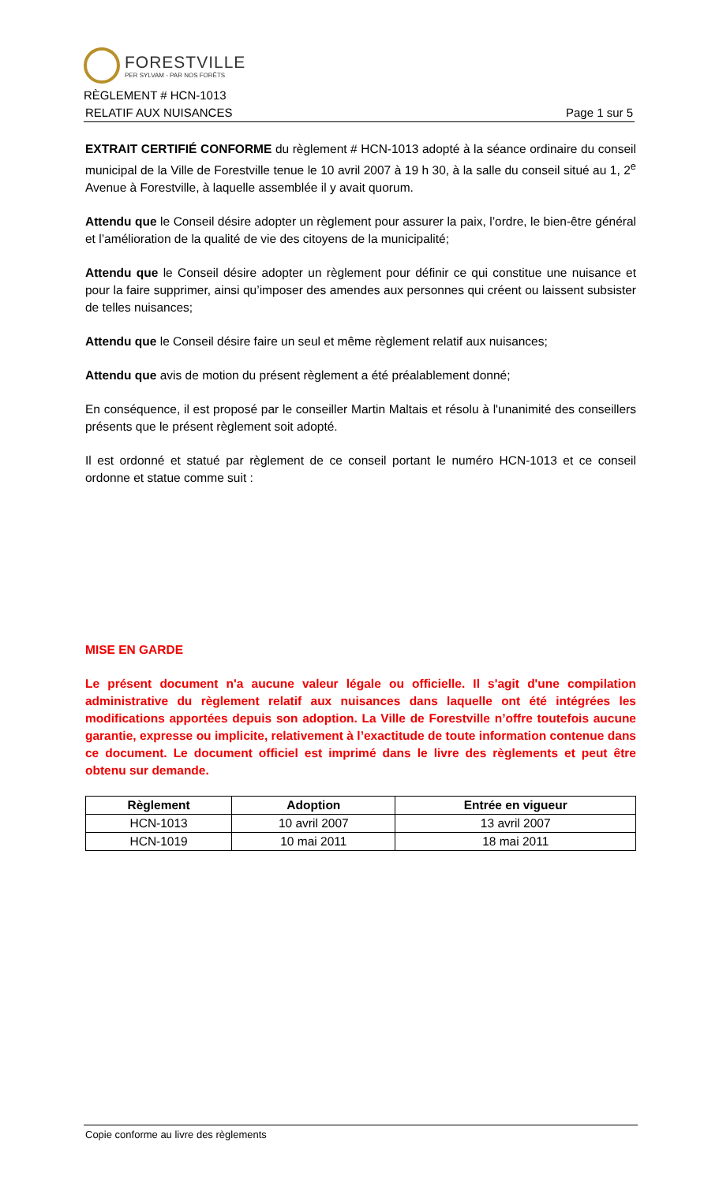FORESTVILLE
PER SYLVAM - PAR NOS FORÊTS
RÈGLEMENT # HCN-1013
RELATIF AUX NUISANCES Page 1 sur 5
EXTRAIT CERTIFIÉ CONFORME du règlement # HCN-1013 adopté à la séance ordinaire du conseil municipal de la Ville de Forestville tenue le 10 avril 2007 à 19 h 30, à la salle du conseil situé au 1, 2<sup>e</sup> Avenue à Forestville, à laquelle assemblée il y avait quorum.
Attendu que le Conseil désire adopter un règlement pour assurer la paix, l’ordre, le bien-être général et l’amélioration de la qualité de vie des citoyens de la municipalité;
Attendu que le Conseil désire adopter un règlement pour définir ce qui constitue une nuisance et pour la faire supprimer, ainsi qu’imposer des amendes aux personnes qui créent ou laissent subsister de telles nuisances;
Attendu que le Conseil désire faire un seul et même règlement relatif aux nuisances;
Attendu que avis de motion du présent règlement a été préalablement donné;
En conséquence, il est proposé par le conseiller Martin Maltais et résolu à l'unanimité des conseillers présents que le présent règlement soit adopté.
Il est ordonné et statué par règlement de ce conseil portant le numéro HCN-1013 et ce conseil ordonne et statue comme suit :
MISE EN GARDE
Le présent document n'a aucune valeur légale ou officielle. Il s'agit d'une compilation administrative du règlement relatif aux nuisances dans laquelle ont été intégrées les modifications apportées depuis son adoption. La Ville de Forestville n’offre toutefois aucune garantie, expresse ou implicite, relativement à l’exactitude de toute information contenue dans ce document. Le document officiel est imprimé dans le livre des règlements et peut être obtenu sur demande.
| Règlement | Adoption | Entrée en vigueur |
| --- | --- | --- |
| HCN-1013 | 10 avril 2007 | 13 avril 2007 |
| HCN-1019 | 10 mai 2011 | 18 mai 2011 |
Copie conforme au livre des règlements